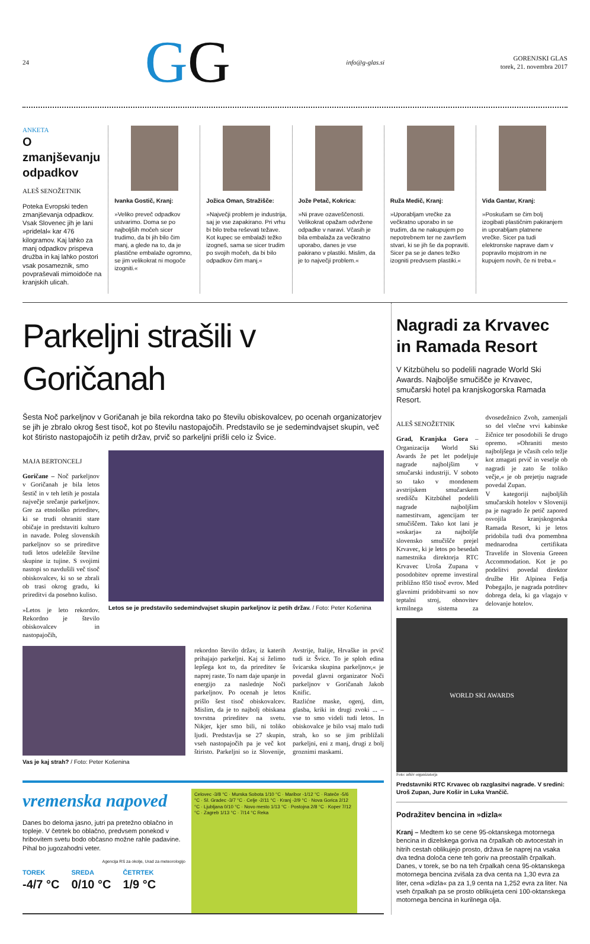24
GG
info@g-glas.si
GORENJSKI GLAS
torek, 21. novembra 2017
ANKETA
O zmanjševanju odpadkov
ALEŠ SENOŽETNIK
Poteka Evropski teden zmanjševanja odpadkov. Vsak Slovenec jih je lani »pridelal« kar 476 kilogramov. Kaj lahko za manj odpadkov prispeva družba in kaj lahko postori vsak posameznik, smo povpraševali mimoidoče na kranjskih ulicah.
Ivanka Gostič, Kranj:
»Veliko preveč odpadkov ustvarimo. Doma se po najboljših močeh sicer trudimo, da bi jih bilo čim manj, a glede na to, da je plastične embalaže ogromno, se jim velikokrat ni mogoče izogniti.«
Jožica Oman, Stražišče:
»Največji problem je industrija, saj je vse zapakirano. Pri vrhu bi bilo treba reševati težave. Kot kupec se embalaži težko izogneš, sama se sicer trudim po svojih močeh, da bi bilo odpadkov čim manj.«
Jože Petač, Kokrica:
»Ni prave ozaveščenosti. Velikokrat opažam odvržene odpadke v naravi. Včasih je bila embalaža za večkratno uporabo, danes je vse pakirano v plastiki. Mislim, da je to največji problem.«
Ruža Medič, Kranj:
»Uporabljam vrečke za večkratno uporabo in se trudim, da ne nakupujem po nepotrebnem ter ne završem stvari, ki se jih še da popraviti. Sicer pa se je danes težko izogniti predvsem plastiki.«
Vida Gantar, Kranj:
»Poskušam se čim bolj izogibati plastičnim pakiranjem in uporabljam platnene vrečke. Sicer pa tudi elektronske naprave dam v popravilo mojstrom in ne kupujem novih, če ni treba.«
Parkeljni strašili v Goričanah
Šesta Noč parkeljnov v Goričanah je bila rekordna tako po številu obiskovalcev, po ocenah organizatorjev se jih je zbralo okrog šest tisoč, kot po številu nastopajočih. Predstavilo se je sedemindvajset skupin, več kot štiristo nastopajočih iz petih držav, prvič so parkeljni prišli celo iz Švice.
MAJA BERTONCELJ
Goričane – Noč parkeljnov v Goričanah je bila letos šestič in v teh letih je postala največje srečanje parkeljnov. Gre za etnološko prireditev, ki se trudi ohraniti stare običaje in predstaviti kulturo in navade. Poleg slovenskih parkeljnov so se prireditve tudi letos udeležile številne skupine iz tujine. S svojimi nastopi so navdušili več tisoč obiskovalcev, ki so se zbrali ob trasi okrog gradu, ki prireditvi da posebno kuliso.
»Letos je leto rekordov. Rekordno je število obiskovalcev in nastopajočih,
Letos se je predstavilo sedemindvajset skupin parkeljnov iz petih držav. / Foto: Peter Košenina
Vas je kaj strah? / Foto: Peter Košenina
rekordno število držav, iz katerih prihajajo parkeljni. Kaj si želimo lepšega kot to, da prireditev še naprej raste. To nam daje upanje in energijo za naslednje Noči parkeljnov. Po ocenah je letos prišlo šest tisoč obiskovalcev. Mislim, da je to najbolj obiskana tovrstna prireditev na svetu. Nikjer, kjer smo bili, ni toliko ljudi. Predstavlja se 27 skupin, vseh nastopajočih pa je več kot štiristo. Parkeljni so iz Slovenije, Avstrije, Italije, Hrvaške in prvič tudi iz Švice. To je sploh edina švicarska skupina parkeljnov,« je povedal glavni organizator Noči parkeljnov v Goričanah Jakob Knific.
Razlićne maske, ogenj, dim, glasba, kriki in drugi zvoki ... – vse to smo videli tudi letos. In obiskovalce je bilo vsaj malo tudi strah, ko so se jim približali parkeljni, eni z manj, drugi z bolj groznimi maskami.
vremenska napoved
Danes bo deloma jasno, jutri pa pretežno oblačno in topleje. V četrtek bo oblačno, predvsem ponekod v hribovitem svetu bodo občasno možne rahle padavine. Pihal bo jugozahodni veter.
Agencija RS za okolje, Urad za meteorologijo
TOREK
-4/7 °C
SREDA
0/10 °C
ČETRTEK
1/9 °C
Celovec -3/8 °C · Murska Sobota 1/10 °C · Maribor -1/12 °C · Rateče -5/6 °C · Sl. Gradec -3/7 °C · Celje -2/11 °C · Kranj -2/9 °C · Nova Gorica 2/12 °C · Ljubljana 0/10 °C · Novo mesto 1/13 °C · Postojna 2/8 °C · Koper 7/12 °C · Zagreb 1/13 °C · 7/14 °C Reka
Nagradi za Krvavec in Ramada Resort
V Kitzbühelu so podelili nagrade World Ski Awards. Najboljše smučišče je Krvavec, smučarski hotel pa kranjskogorska Ramada Resort.
ALEŠ SENOŽETNIK
Grad, Kranjska Gora – Organizacija World Ski Awards že pet let podeljuje nagrade najboljšim v smučarski industriji. V soboto so tako v mondenem avstrijskem smučarskem središču Kitzbühel podelili nagrade najboljšim namestitvam, agencijam ter smučiščem. Tako kot lani je »oskarja« za najboljše slovensko smučišče prejel Krvavec, ki je letos po besedah namestnika direktorja RTC Krvavec Uroša Zupana v posodobitev opreme investiral približno 850 tisoč evrov. Med glavnimi pridobitvami so nov teptalni stroj, obnovitev krmilnega sistema za dvosedežnico Zvoh, zamenjali so del vlečne vrvi kabinske žičnice ter posodobili še drugo opremo. »Ohraniti mesto najboljšega je včasih celo težje kot zmagati prvič in veselje ob nagradi je zato še toliko večje,« je ob prejetju nagrade povedal Zupan.
V kategoriji najboljših smučarskih hotelov v Sloveniji pa je nagrado že petič zapored osvojila kranjskogorska Ramada Resort, ki je letos pridobila tudi dva pomembna mednarodna certifikata Travelife in Slovenia Greeen Accommodation. Kot je po podelitvi povedal direktor družbe Hit Alpinea Fedja Pobegajlo, je nagrada potrditev dobrega dela, ki ga vlagajo v delovanje hotelov.
WORLD SKI AWARDS
Foto: arhiv organizatorja
Predstavniki RTC Krvavec ob razglasitvi nagrade. V sredini: Uroš Zupan, Jure Košir in Luka Vrančič.
Podražitev bencina in »dizla«
Kranj – Medtem ko se cene 95-oktanskega motornega bencina in dizelskega goriva na črpalkah ob avtocestah in hitrih cestah oblikujejo prosto, država še naprej na vsaka dva tedna določa cene teh goriv na preostalih črpalkah. Danes, v torek, se bo na teh črpalkah cena 95-oktanskega motornega bencina zvišala za dva centa na 1,30 evra za liter, cena »dizla« pa za 1,9 centa na 1,252 evra za liter. Na vseh črpalkah pa se prosto oblikujeta ceni 100-oktanskega motornega bencina in kurilnega olja.